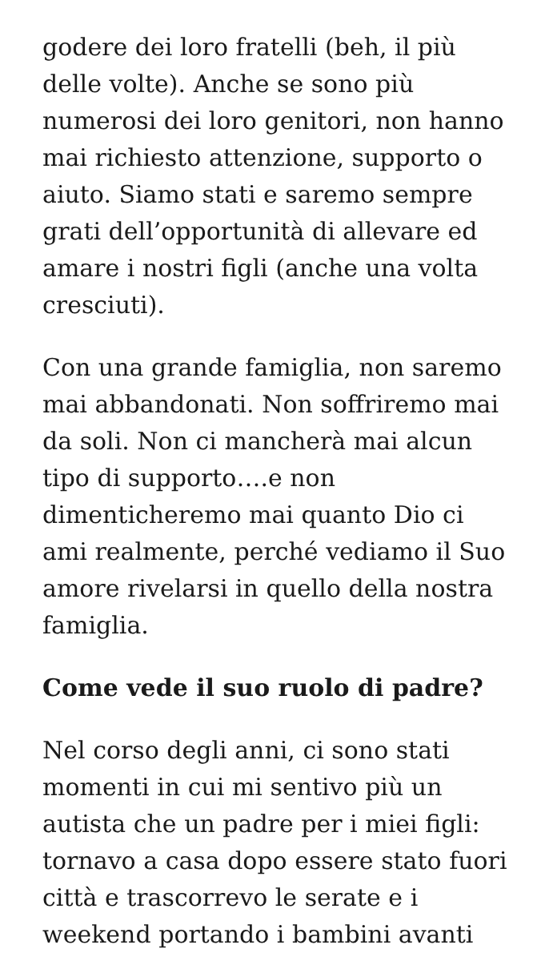godere dei loro fratelli (beh, il più delle volte). Anche se sono più numerosi dei loro genitori, non hanno mai richiesto attenzione, supporto o aiuto. Siamo stati e saremo sempre grati dell’opportunità di allevare ed amare i nostri figli (anche una volta cresciuti).
Con una grande famiglia, non saremo mai abbandonati. Non soffriremo mai da soli. Non ci mancherà mai alcun tipo di supporto….e non dimenticheremo mai quanto Dio ci ami realmente, perché vediamo il Suo amore rivelarsi in quello della nostra famiglia.
Come vede il suo ruolo di padre?
Nel corso degli anni, ci sono stati momenti in cui mi sentivo più un autista che un padre per i miei figli: tornavo a casa dopo essere stato fuori città e trascorrevo le serate e i weekend portando i bambini avanti